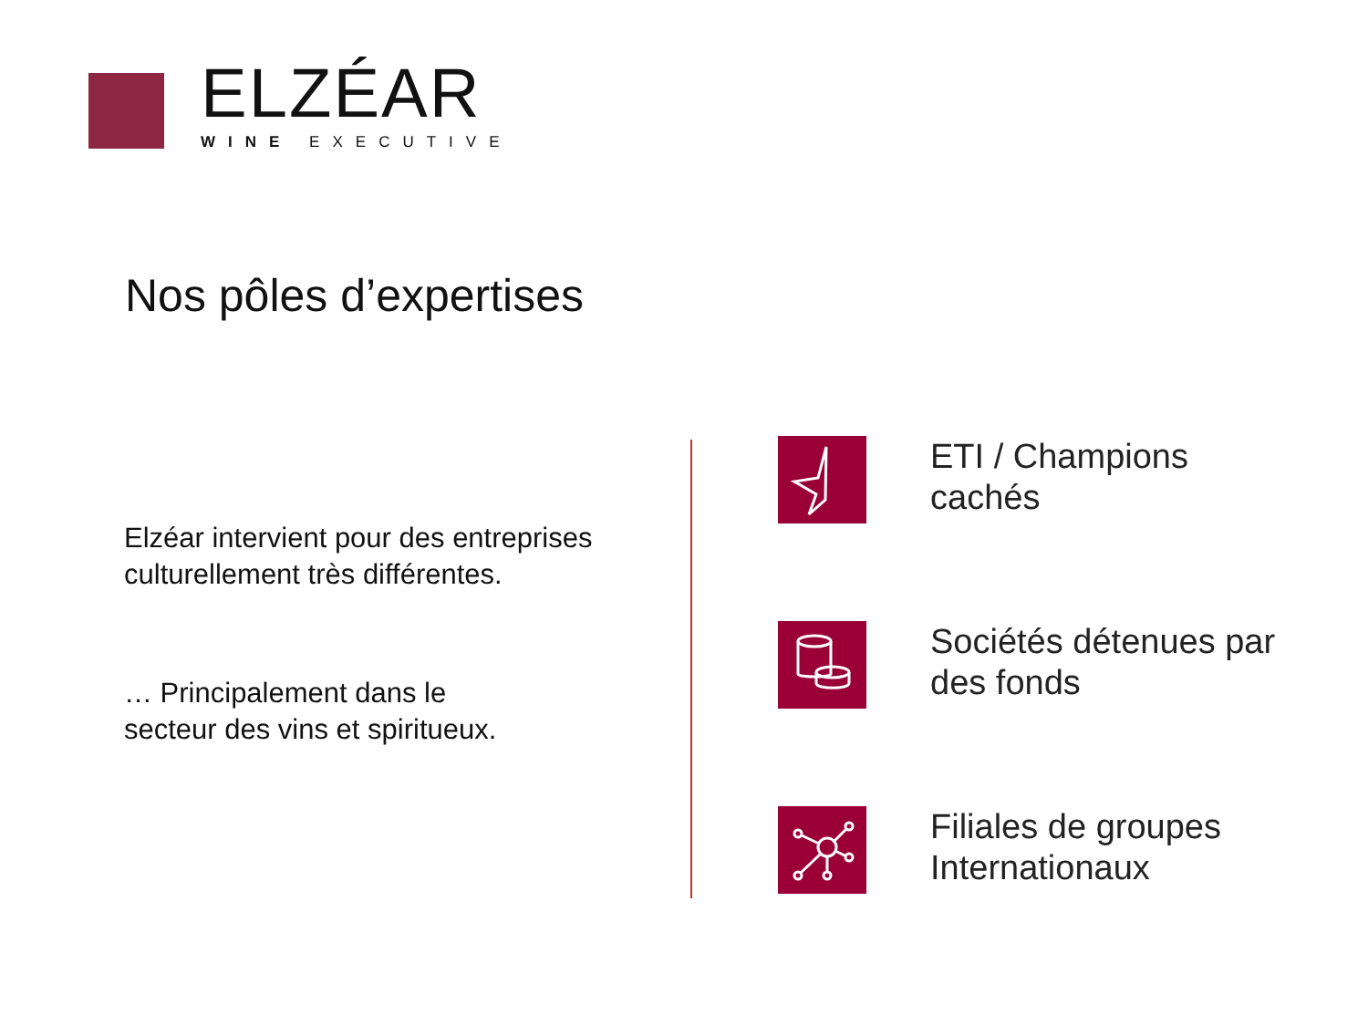ELZÉAR
WINE EXECUTIVE
Nos pôles d’expertises
Elzéar intervient pour des entreprises culturellement très différentes.
… Principalement dans le
secteur des vins et spiritueux.
ETI / Champions
cachés
Sociétés détenues par
des fonds
Filiales de groupes
Internationaux